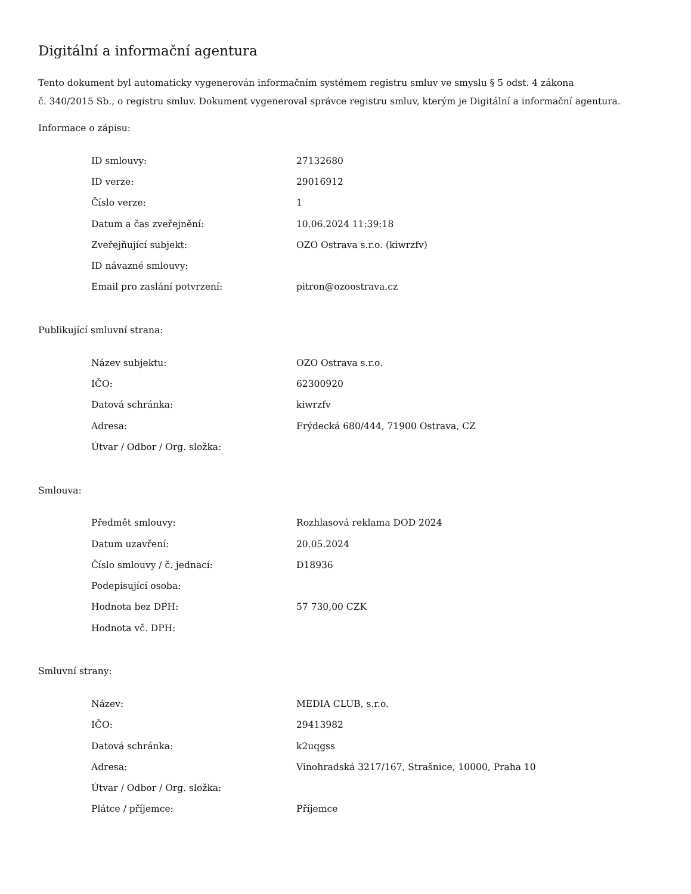Digitální a informační agentura
Tento dokument byl automaticky vygenerován informačním systémem registru smluv ve smyslu § 5 odst. 4 zákona
č. 340/2015 Sb., o registru smluv. Dokument vygeneroval správce registru smluv, kterým je Digitální a informační agentura.
Informace o zápisu:
| ID smlouvy: | 27132680 |
| ID verze: | 29016912 |
| Číslo verze: | 1 |
| Datum a čas zveřejnění: | 10.06.2024 11:39:18 |
| Zveřejňující subjekt: | OZO Ostrava s.r.o. (kiwrzfv) |
| ID návazné smlouvy: | |
| Email pro zaslání potvrzení: | pitron@ozoostrava.cz |
Publikující smluvní strana:
| Název subjektu: | OZO Ostrava s.r.o. |
| IČO: | 62300920 |
| Datová schránka: | kiwrzfv |
| Adresa: | Frýdecká 680/444, 71900 Ostrava, CZ |
| Útvar / Odbor / Org. složka: | |
Smlouva:
| Předmět smlouvy: | Rozhlasová reklama DOD 2024 |
| Datum uzavření: | 20.05.2024 |
| Číslo smlouvy / č. jednací: | D18936 |
| Podepisující osoba: | |
| Hodnota bez DPH: | 57 730,00 CZK |
| Hodnota vč. DPH: | |
Smluvní strany:
| Název: | MEDIA CLUB, s.r.o. |
| IČO: | 29413982 |
| Datová schránka: | k2uqgss |
| Adresa: | Vinohradská 3217/167, Strašnice, 10000, Praha 10 |
| Útvar / Odbor / Org. složka: | |
| Plátce / příjemce: | Příjemce |